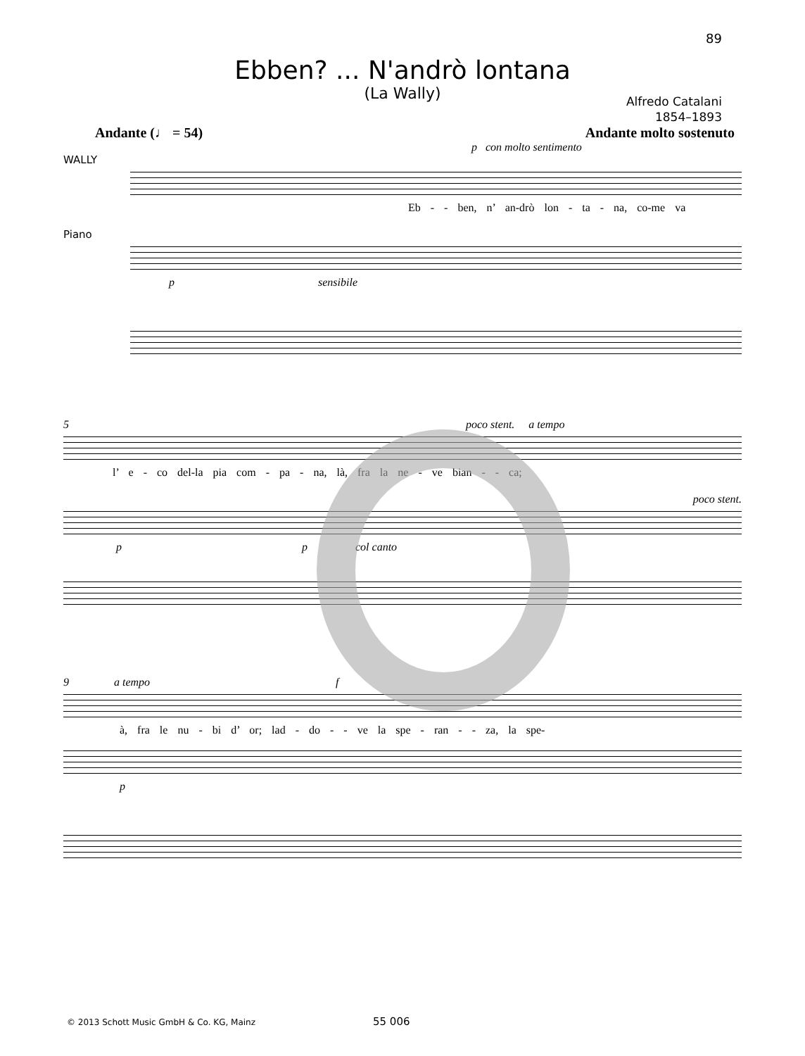89
Ebben? ... N'andrò lontana
(La Wally)
Alfredo Catalani
1854–1893
Andante (♩ = 54) Andante molto sostenuto
p con molto sentimento
WALLY
Eb - - ben, n’ an-drò lon - ta - na, co-me va
Piano
p sensibile
5 poco stent. a tempo
l’ e - co del-la pia com - pa - na, là, fra la ne - ve bian - - ca;
poco stent.
p p col canto
9 a tempo f
à, fra le nu - bi d’ or; lad - do - - ve la spe - ran - - za, la spe-
p
© 2013 Schott Music GmbH & Co. KG, Mainz
55 006